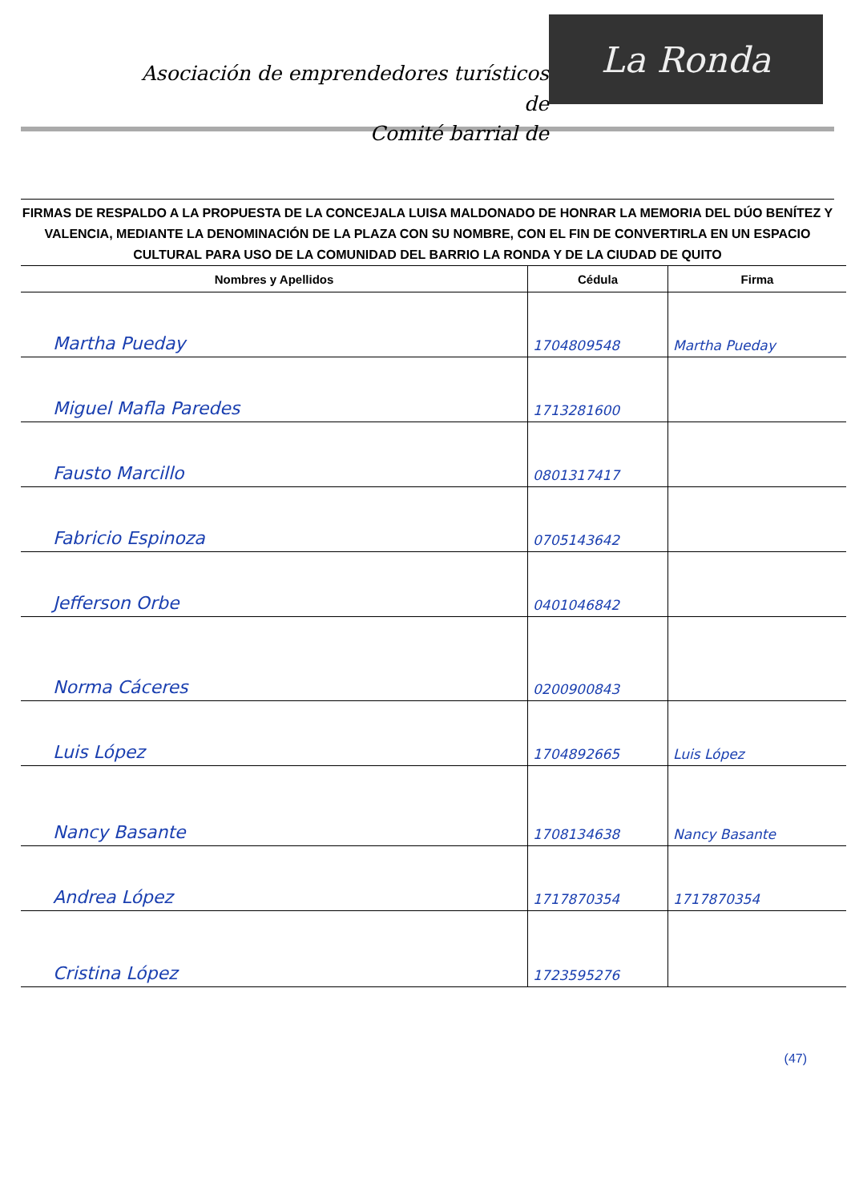Asociación de emprendedores turísticos de
Comité barrial de
La Ronda
FIRMAS DE RESPALDO A LA PROPUESTA DE LA CONCEJALA LUISA MALDONADO DE HONRAR LA MEMORIA DEL DÚO BENÍTEZ Y VALENCIA, MEDIANTE LA DENOMINACIÓN DE LA PLAZA CON SU NOMBRE, CON EL FIN DE CONVERTIRLA EN UN ESPACIO CULTURAL PARA USO DE LA COMUNIDAD DEL BARRIO LA RONDA Y DE LA CIUDAD DE QUITO
| Nombres y Apellidos | Cédula | Firma |
| --- | --- | --- |
| Martha Pueday | 1704809548 | Martha Pueday |
| Miguel Mafla Paredes | 1713281600 | |
| Fausto Marcillo | 0801317417 | |
| Fabricio Espinoza | 0705143642 | |
| Jefferson Orbe | 0401046842 | |
| Norma Cáceres | 0200900843 | |
| Luis López | 1704892665 | Luis López |
| Nancy Basante | 1708134638 | Nancy Basante |
| Andrea López | 1717870354 | 1717870354 |
| Cristina López | 1723595276 | |
(47)